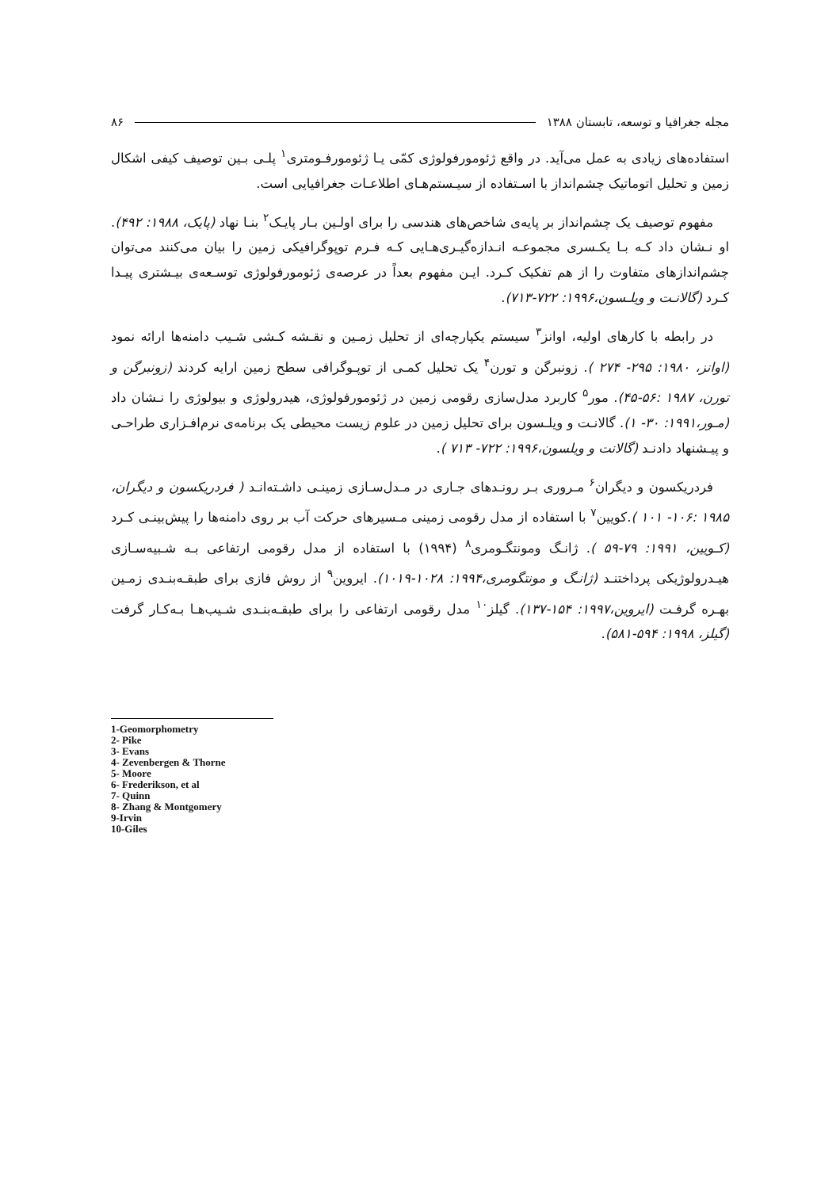مجله جغرافیا و توسعه، تابستان ۱۳۸۸ ۸۶
استفاده‌های زیادی به عمل می‌آید. در واقع ژئومورفولوژی کمّی یـا ژئومورفـومتری<sup>۱</sup> پلـی بـین توصیف کیفی اشکال زمین و تحلیل اتوماتیک چشم‌انداز با اسـتفاده از سیـستم‌هـای اطلاعـات جغرافیایی است.
مفهوم توصیف یک چشم‌انداز بر پایه‌ی شاخص‌های هندسی را برای اولـین بـار پایـک<sup>۲</sup> بنـا نهاد (پایک، ۱۹۸۸: ۴۹۲). او نـشان داد کـه بـا یکـسری مجموعـه انـدازه‌گیـری‌هـایی کـه فـرم توپوگرافیکی زمین را بیان می‌کنند می‌توان چشم‌اندازهای متفاوت را از هم تفکیک کـرد. ایـن مفهوم بعداً در عرصه‌ی ژئومورفولوژی توسـعه‌ی بیـشتری پیـدا کـرد (گالانـت و ویلـسون،۱۹۹۶: ۷۲۲-۷۱۳).
در رابطه با کارهای اولیه، اوانز<sup>۳</sup> سیستم یکپارچه‌ای از تحلیل زمـین و نقـشه کـشی شـیب دامنه‌ها ارائه نمود (اوانز، ۱۹۸۰: ۲۹۵- ۲۷۴ ). زونبرگن و تورن<sup>۴</sup> یک تحلیل کمـی از توپـوگرافی سطح زمین ارایه کردند (زونبرگن و تورن، ۱۹۸۷ :۵۶-۴۵). مور<sup>۵</sup> کاربرد مدل‌سازی رقومی زمین در ژئومورفولوژی، هیدرولوژی و بیولوژی را نـشان داد (مـور،۱۹۹۱: ۳۰- ۱). گالانـت و ویلـسون برای تحلیل زمین در علوم زیست محیطی یک برنامه‌ی نرم‌افـزاری طراحـی و پیـشنهاد دادنـد (گالانت و ویلسون،۱۹۹۶: ۷۲۲- ۷۱۳ ).
فردریکسون و دیگران<sup>۶</sup> مـروری بـر رونـدهای جـاری در مـدل‌سـازی زمینـی داشـته‌انـد ( فردریکسون و دیگران، ۱۹۸۵ :۱۰۶- ۱۰۱ ).کویین<sup>۷</sup> با استفاده از مدل رقومی زمینی مـسیرهای حرکت آب بر روی دامنه‌ها را پیش‌بینـی کـرد (کـویین، ۱۹۹۱: ۷۹-۵۹ ). ژانـگ ومونتگـومری<sup>۸</sup> (۱۹۹۴) با استفاده از مدل رقومی ارتفاعی بـه شـبیه‌سـازی هیـدرولوژیکی پرداختنـد (ژانـگ و مونتگومری،۱۹۹۴: ۱۰۲۸-۱۰۱۹). ایروین<sup>۹</sup> از روش فازی برای طبقـه‌بنـدی زمـین بهـره گرفـت (ایروین،۱۹۹۷: ۱۵۴-۱۳۷). گیلز<sup>۱۰</sup> مدل رقومی ارتفاعی را برای طبقـه‌بنـدی شـیب‌هـا بـه‌کـار گرفت (گیلز، ۱۹۹۸: ۵۹۴-۵۸۱).
1-Geomorphometry
2- Pike
3- Evans
4- Zevenbergen & Thorne
5- Moore
6- Frederikson, et al
7- Quinn
8- Zhang & Montgomery
9-Irvin
10-Giles